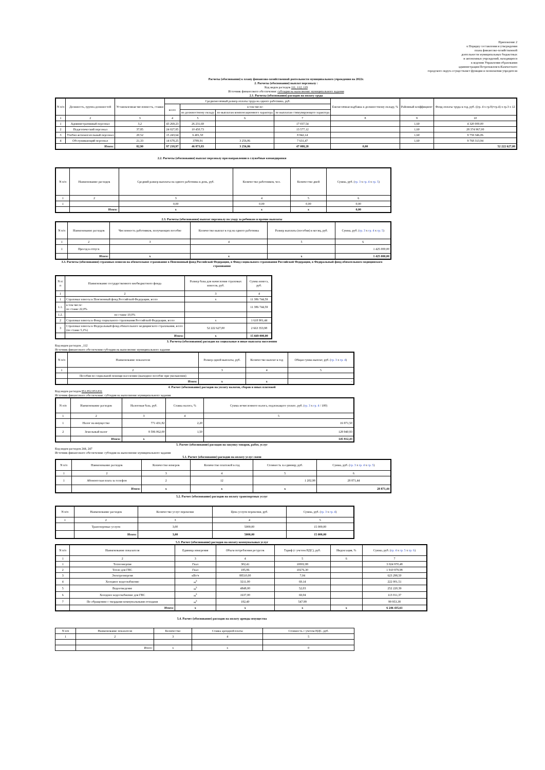Приложение 2
к Порядку составления и утверждения
плана финансово-хозяйственной
деятельности муниципальных бюджетных
и автономных учреждений, находящихся
в ведении Управления образования
администрации Петропавловск-Камчатского
городского округа осуществляет функции и полномочия учредителя
Расчеты (обоснования) к плану финансово-хозяйственной деятельности муниципального учреждения на 2022г.
2. Расчеты (обоснования) выплат персоналу :
Код видов расходов 111, 112, 119
Источник финансового обеспечения: субсидии на выполнение муниципального задания
2.1. Расчеты (обоснования) расходов на оплату труда
| N п/п | Должность, группа должностей | Установленная численность, ставки | Среднемесячный размер оплаты труда на одного работника, руб. | | | | Ежемесячная надбавка к должностному окладу, % | Районный коэффициент | Фонд оплаты труда в год, руб. ((гр. 4 х гр.9)+гр.4) х гр.3 х 12 |
| --- | --- | --- | --- | --- | --- | --- | --- | --- | --- |
| | | | всего | в том числе: | | | | | |
| | | | | по должностному окладу | по выплатам компенсационного характера | по выплатам стимулирующего характера | | | |
| 1 | 2 | 3 | 4 | 5 | 6 | 7 | 8 | 9 | 10 |
| 1 | Административный персонал | 3,2 | 43 269,23 | 26 231,69 | | 17 037,54 | | 1,60 | 4 320 000,00 |
| 2 | Педагогический персонал | 37,85 | 24 027,85 | 10 450,73 | | 13 577,12 | | 1,60 | 28 374 967,00 |
| 3 | Учебно-вспомогательный персонал | 20,52 | 15 243,64 | 6 401,50 | | 8 842,14 | | 1,60 | 9 759 346,06 |
| 4 | Обслуживающий персонал | 21,33 | 14 678,25 | 3789,91 | 3 256,86 | 7 631,47 | | 1,60 | 9 768 313,94 |
| Итого: | | 82,90 | 97 218,97 | 46 873,83 | 3 256,86 | 47 088,28 | 0,00 | | 52 222 627,00 |
2.2. Расчеты (обоснования) выплат персоналу при направлении в служебные командировки
| N п/п | Наименование расходов | Средний размер выплаты на одного работника в день, руб. | Количество работников, чел. | Количество дней | Сумма, руб. ( гр. 3 х гр. 4 х гр. 5 ) |
| --- | --- | --- | --- | --- | --- |
| 1 | 2 | 3 | 4 | 5 | 6 |
| 1 | | 0,00 | 0,00 | 0,00 | 0,00 |
| | Итого: | x | x | x | 0,00 |
2.3. Расчеты (обоснования) выплат персоналу по уходу за ребенком и прочие выплаты
| N п/п | Наименование расходов | Численность работников, получающих пособие | Количество выплат в год на одного работника | Размер выплаты (пособия) в месяц, руб. | Сумма, руб. ( гр. 3 х гр. 4 х гр. 5 ) |
| --- | --- | --- | --- | --- | --- |
| 1 | 2 | 3 | 4 | 5 | 6 |
| 1 | Проезд в отпуск | | | | 1 425 000,00 |
| | Итого: | x | x | x | 1 425 000,00 |
3.3. Расчеты (обоснования) страховых взносов на обязательное страхование в Пенсионный фонд Российской Федерации, в Фонд социального страхования Российской Федерации, в Федеральный фонд обязательного медицинского страхования
| N п/п | Наименование государственного внебюджетного фонда | Размер базы для начисления страховых взносов, руб. | Сумма взноса, руб. |
| --- | --- | --- | --- |
| 1 | 2 | 3 | 4 |
| 1 | Страховые взносы в Пенсионный фонд Российской Федерации, всего | x | 11 386 744,59 |
| 1.1. | в том числе: по ставке 22,0% | | 11 386 744,59 |
| 1.2. | по ставке 10,0% | | |
| 2 | Страховые взносы в Фонд социального страхования Российской Федерации, всего | x | 1 618 901,44 |
| 3 | Страховые взносы в Федеральный фонд обязательного медицинского страхования, всего (по ставке 5,1%) | 52 222 627,00 | 2 663 353,98 |
| | Итого: | x | 15 669 000,00 |
3. Расчеты (обоснования) расходов на социальные и иные выплаты населению
Код видов расходов _112
Источник финансового обеспечения субсидии на выполнение муниципального задания
| N п/п | Наименование показателя | Размер одной выплаты, руб. | Количество выплат в год | Общая сумма выплат, руб. ( гр. 3 х гр. 4 ) |
| --- | --- | --- | --- | --- |
| 1 | 2 | 3 | 4 | 5 |
| | Пособия по социальной помощи населению (выходное пособие при увольнении) | | | |
| | Итого: | x | x | - |
4. Расчет (обоснование) расходов на уплату налогов, сборов и иных платежей
Код видов расходов 851,852,853,831
Источник финансового обеспечения: субсидии на выполнение муниципального задания
| N п/п | Наименование расходов | Налоговая база, руб. | Ставка налога, % | Сумма исчисленного налога, подлежащего уплате, руб. ( гр. 3 х гр. 4 / 100) |
| --- | --- | --- | --- | --- |
| 1 | 2 | 3 | 4 | 5 |
| 1 | Налог на имущество | 771 431,82 | 2,20 | 16 971,50 |
| 2 | Земельный налог | 8 596 062,00 | 1,50 | 128 940,93 |
| | Итого: | x | | 145 912,43 |
5. Расчет (обоснование) расходов на закупку товаров, работ, услуг
Код видов расходов 244, 247
Источник финансового обеспечения: субсидии на выполнение муниципального задания
5.1. Расчет (обоснование) расходов на оплату услуг связи
| N п/п | Наименование расходов | Количество номеров | Количество платежей в год | Стоимость за единицу, руб. | Сумма, руб. ( гр. 3 х гр. 4 х гр. 5 ) |
| --- | --- | --- | --- | --- | --- |
| 1 | 2 | 3 | 4 | 5 | 6 |
| 1 | Абонентская плата за телефон | 2 | 12 | 1 202,98 | 28 871,44 |
| | Итого: | x | x | x | 28 871,44 |
5.2. Расчет (обоснование) расходов на оплату транспортных услуг
| N п/п | Наименование расходов | Количество услуг перевозки | Цена услуги перевозки, руб. | Сумма, руб. ( гр. 3 х гр. 4 ) |
| --- | --- | --- | --- | --- |
| 1 | 2 | 3 | 4 | 5 |
| | Транспортные услуги | 3,00 | 5000,00 | 15 000,00 |
| | Итого: | 3,00 | 5000,00 | 15 000,00 |
5.3. Расчет (обоснование) расходов на оплату коммунальных услуг
| N п/п | Наименование показателя | Единица измерения | Объем потребления ресурсов | Тариф (с учетом НДС), руб. | Индексация, % | Сумма, руб. ( гр. 4 х гр. 5 х гр. 6 ) |
| --- | --- | --- | --- | --- | --- | --- |
| 1 | 2 | 3 | 4 | 5 | 6 | 7 |
| 1 | Теплоэнергия | Гкал | 302,41 | 10002,88 | | 3 024 970,48 |
| 2 | Тепло для ГВС | Гкал | 185,96 | 10276,30 | | 1 910 979,98 |
| 3 | Электроэнергия | кВт/ч | 88510,00 | 7,04 | | 623 298,50 |
| 4 | Холодное водоснабжение | м<sup>3</sup> | 3211,00 | 69,14 | | 222 001,51 |
| 5 | Водоотведение | м<sup>3</sup> | 4848,00 | 52,03 | | 252 220,39 |
| 6 | Холодное водоснабжение для ГВС | м<sup>3</sup> | 1637,00 | 69,04 | | 113 011,37 |
| 7 | По обращению с твердыми коммунальными отходами | м<sup>3</sup> | 182,40 | 547,99 | | 99 953,38 |
| | Итого: | x | x | x | x | 6 246 435,61 |
5.4. Расчет (обоснование) расходов на оплату аренды имущества
| N п/п | Наименование показателя | Количество | Ставка арендной платы | Стоимость с учетом НДС, руб. |
| --- | --- | --- | --- | --- |
| 1 | 2 | 3 | 4 | 5 |
| | Итого: | x | x | 0 |